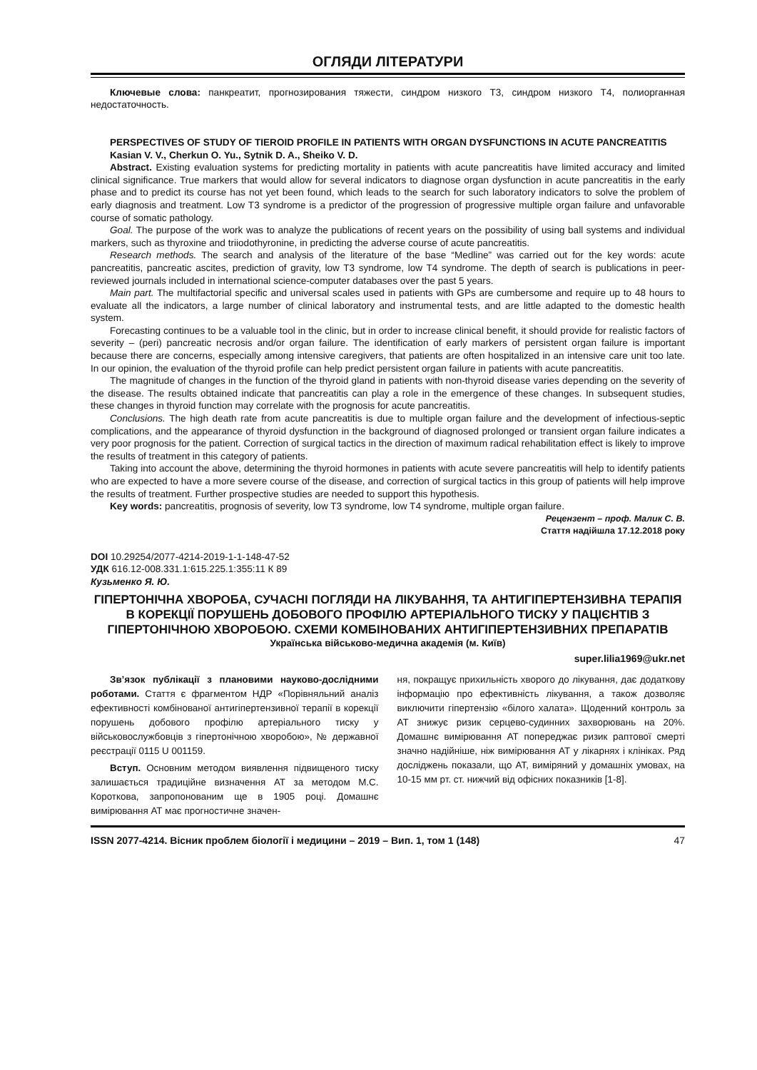ОГЛЯДИ ЛІТЕРАТУРИ
Ключевые слова: панкреатит, прогнозирования тяжести, синдром низкого Т3, синдром низкого Т4, полиорганная недостаточность.
PERSPECTIVES OF STUDY OF TIEROID PROFILE IN PATIENTS WITH ORGAN DYSFUNCTIONS IN ACUTE PANCREATITIS
Kasian V. V., Cherkun O. Yu., Sytnik D. A., Sheiko V. D.
Abstract. Existing evaluation systems for predicting mortality in patients with acute pancreatitis have limited accuracy and limited clinical significance. True markers that would allow for several indicators to diagnose organ dysfunction in acute pancreatitis in the early phase and to predict its course has not yet been found, which leads to the search for such laboratory indicators to solve the problem of early diagnosis and treatment. Low T3 syndrome is a predictor of the progression of progressive multiple organ failure and unfavorable course of somatic pathology.
Goal. The purpose of the work was to analyze the publications of recent years on the possibility of using ball systems and individual markers, such as thyroxine and triiodothyronine, in predicting the adverse course of acute pancreatitis.
Research methods. The search and analysis of the literature of the base “Medline” was carried out for the key words: acute pancreatitis, pancreatic ascites, prediction of gravity, low T3 syndrome, low T4 syndrome. The depth of search is publications in peer-reviewed journals included in international science-computer databases over the past 5 years.
Main part. The multifactorial specific and universal scales used in patients with GPs are cumbersome and require up to 48 hours to evaluate all the indicators, a large number of clinical laboratory and instrumental tests, and are little adapted to the domestic health system.
Forecasting continues to be a valuable tool in the clinic, but in order to increase clinical benefit, it should provide for realistic factors of severity – (peri) pancreatic necrosis and/or organ failure. The identification of early markers of persistent organ failure is important because there are concerns, especially among intensive caregivers, that patients are often hospitalized in an intensive care unit too late. In our opinion, the evaluation of the thyroid profile can help predict persistent organ failure in patients with acute pancreatitis.
The magnitude of changes in the function of the thyroid gland in patients with non-thyroid disease varies depending on the severity of the disease. The results obtained indicate that pancreatitis can play a role in the emergence of these changes. In subsequent studies, these changes in thyroid function may correlate with the prognosis for acute pancreatitis.
Conclusions. The high death rate from acute pancreatitis is due to multiple organ failure and the development of infectious-septic complications, and the appearance of thyroid dysfunction in the background of diagnosed prolonged or transient organ failure indicates a very poor prognosis for the patient. Correction of surgical tactics in the direction of maximum radical rehabilitation effect is likely to improve the results of treatment in this category of patients.
Taking into account the above, determining the thyroid hormones in patients with acute severe pancreatitis will help to identify patients who are expected to have a more severe course of the disease, and correction of surgical tactics in this group of patients will help improve the results of treatment. Further prospective studies are needed to support this hypothesis.
Key words: pancreatitis, prognosis of severity, low T3 syndrome, low T4 syndrome, multiple organ failure.
Рецензент – проф. Малик С. В.
Стаття надійшла 17.12.2018 року
DOI 10.29254/2077-4214-2019-1-1-148-47-52
УДК 616.12-008.331.1:615.225.1:355:11 К 89
Кузьменко Я. Ю.
ГІПЕРТОНІЧНА ХВОРОБА, СУЧАСНІ ПОГЛЯДИ НА ЛІКУВАННЯ, ТА АНТИГІПЕРТЕНЗИВНА ТЕРАПІЯ В КОРЕКЦІЇ ПОРУШЕНЬ ДОБОВОГО ПРОФІЛЮ АРТЕРІАЛЬНОГО ТИСКУ У ПАЦІЄНТІВ З ГІПЕРТОНІЧНОЮ ХВОРОБОЮ. СХЕМИ КОМБІНОВАНИХ АНТИГІПЕРТЕНЗИВНИХ ПРЕПАРАТІВ
Українська військово-медична академія (м. Київ)
super.lilia1969@ukr.net
Зв’язок публікації з плановими науково-дослідними роботами. Стаття є фрагментом НДР «Порівняльний аналіз ефективності комбінованої антигіпертензивної терапії в корекції порушень добового профілю артеріального тиску у військовослужбовців з гіпертонічною хворобою», № державної реєстрації 0115 U 001159.
Вступ. Основним методом виявлення підвищеного тиску залишається традиційне визначення АТ за методом М.С. Короткова, запропонованим ще в 1905 році. Домашнє вимірювання АТ має прогностичне значен-
ня, покращує прихильність хворого до лікування, дає додаткову інформацію про ефективність лікування, а також дозволяє виключити гіпертензію «білого халата». Щоденний контроль за АТ знижує ризик серцево-судинних захворювань на 20%. Домашнє вимірювання АТ попереджає ризик раптової смерті значно надійніше, ніж вимірювання АТ у лікарнях і клініках. Ряд досліджень показали, що АТ, виміряний у домашніх умовах, на 10-15 мм рт. ст. нижчий від офісних показників [1-8].
ISSN 2077-4214. Вісник проблем біології і медицини – 2019 – Вип. 1, том 1 (148) 47